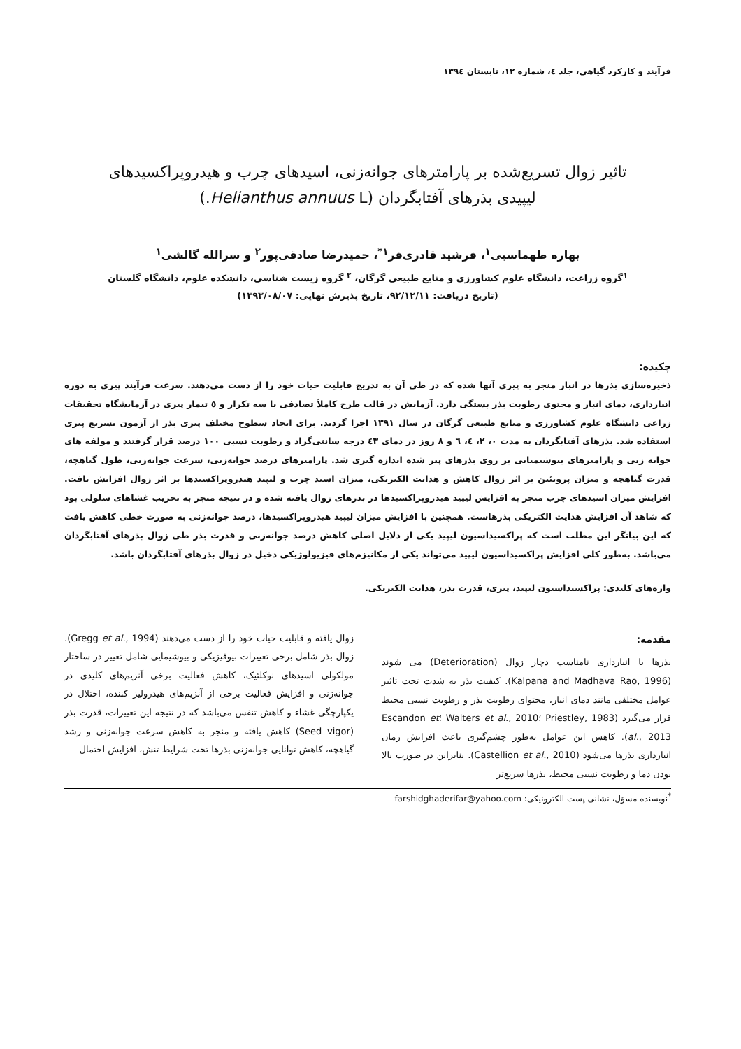فرآیند و کارکرد گیاهی، جلد ٤، شماره ١٢، تابستان ١٣٩٤
تاثیر زوال تسریع‌شده بر پارامترهای جوانه‌زنی، اسیدهای چرب و هیدروپراکسیدهای
لیپیدی بذرهای آفتابگردان (Helianthus annuus L.)
بهاره طهماسبی<sup>١</sup>، فرشید قادری‌فر<sup>١*</sup>، حمیدرضا صادقی‌پور<sup>٢</sup> و سرالله گالشی<sup>١</sup>
<sup>١</sup> گروه زراعت، دانشگاه علوم کشاورزی و منابع طبیعی گرگان، <sup>٢</sup> گروه زیست شناسی، دانشکده علوم، دانشگاه گلستان
(تاریخ دریافت: ٩٢/١٢/١١، تاریخ پذیرش نهایی: ١٣٩٣/٠٨/٠٧)
چکیده:
ذخیره‌سازی بذرها در انبار منجر به پیری آنها شده که در طی آن به تدریج قابلیت حیات خود را از دست می‌دهند. سرعت فرآیند پیری به دوره انبارداری، دمای انبار و محتوی رطوبت بذر بستگی دارد. آزمایش در قالب طرح کاملاً تصادفی با سه تکرار و ٥ تیمار پیری در آزمایشگاه تحقیقات زراعی دانشگاه علوم کشاورزی و منابع طبیعی گرگان در سال ١٣٩١ اجرا گردید. برای ایجاد سطوح مختلف پیری بذر از آزمون تسریع پیری استفاده شد. بذرهای آفتابگردان به مدت ٠، ٢، ٤، ٦ و ٨ روز در دمای ٤٣ درجه سانتی‌گراد و رطوبت نسبی ١٠٠ درصد قرار گرفتند و مولفه های جوانه زنی و پارامترهای بیوشیمیایی بر روی بذرهای پیر شده اندازه گیری شد. پارامترهای درصد جوانه‌زنی، سرعت جوانه‌زنی، طول گیاهچه، قدرت گیاهچه و میزان پروتئین بر اثر زوال کاهش و هدایت الکتریکی، میزان اسید چرب و لیپید هیدروپراکسیدها بر اثر زوال افزایش یافت. افزایش میزان اسیدهای چرب منجر به افزایش لیپید هیدروپراکسیدها در بذرهای زوال یافته شده و در نتیجه منجر به تخریب غشاهای سلولی بود که شاهد آن افزایش هدایت الکتریکی بذرهاست. همچنین با افزایش میزان لیپید هیدروپراکسیدها، درصد جوانه‌زنی به صورت خطی کاهش یافت که این بیانگر این مطلب است که پراکسیداسیون لیپید یکی از دلایل اصلی کاهش درصد جوانه‌زنی و قدرت بذر طی زوال بذرهای آفتابگردان می‌باشد. به‌طور کلی افزایش پراکسیداسیون لیپید می‌تواند یکی از مکانیزم‌های فیزیولوژیکی دخیل در زوال بذرهای آفتابگردان باشد.
واژه‌های کلیدی: پراکسیداسیون لیپید، پیری، قدرت بذر، هدایت الکتریکی.
مقدمه:
بذرها با انبارداری نامناسب دچار زوال (Deterioration) می شوند (Kalpana and Madhava Rao, 1996). کیفیت بذر به شدت تحت تاثیر عوامل مختلفی مانند دمای انبار، محتوای رطوبت بذر و رطوبت نسبی محیط قرار می‌گیرد (Priestley, 1983 ؛Walters et al., 2010 ؛Escandon et al., 2013). کاهش این عوامل به‌طور چشم‌گیری باعث افزایش زمان انبارداری بذرها می‌شود (Castellion et al., 2010). بنابراین در صورت بالا بودن دما و رطوبت نسبی محیط، بذرها سریع‌تر
زوال یافته و قابلیت حیات خود را از دست می‌دهند (Gregg et al., 1994). زوال بذر شامل برخی تغییرات بیوفیزیکی و بیوشیمایی شامل تغییر در ساختار مولکولی اسیدهای نوکلئیک، کاهش فعالیت برخی آنزیم‌های کلیدی در جوانه‌زنی و افزایش فعالیت برخی از آنزیم‌های هیدرولیز کننده، اختلال در یکپارچگی غشاء و کاهش تنفس می‌باشد که در نتیجه این تغییرات، قدرت بذر (Seed vigor) کاهش یافته و منجر به کاهش سرعت جوانه‌زنی و رشد گیاهچه، کاهش توانایی جوانه‌زنی بذرها تحت شرایط تنش، افزایش احتمال
<sup>*</sup> نویسنده مسؤل، نشانی پست الکترونیکی: farshidghaderifar@yahoo.com